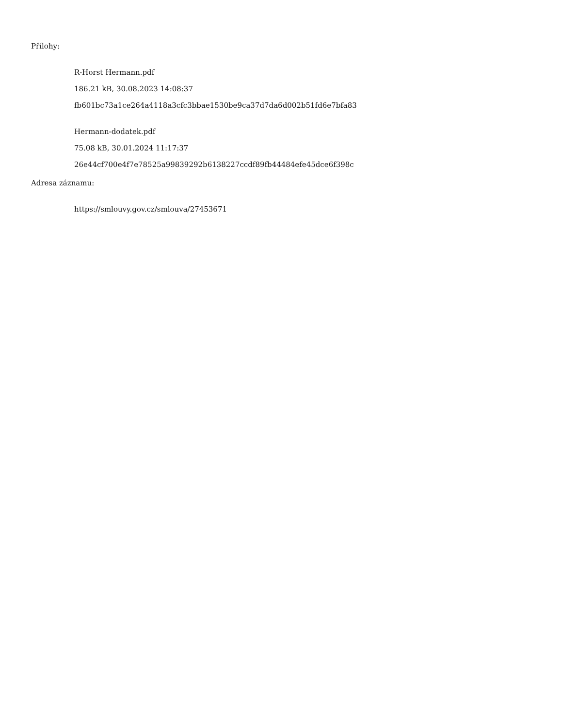Přílohy:
R-Horst Hermann.pdf
186.21 kB, 30.08.2023 14:08:37
fb601bc73a1ce264a4118a3cfc3bbae1530be9ca37d7da6d002b51fd6e7bfa83
Hermann-dodatek.pdf
75.08 kB, 30.01.2024 11:17:37
26e44cf700e4f7e78525a99839292b6138227ccdf89fb44484efe45dce6f398c
Adresa záznamu:
https://smlouvy.gov.cz/smlouva/27453671